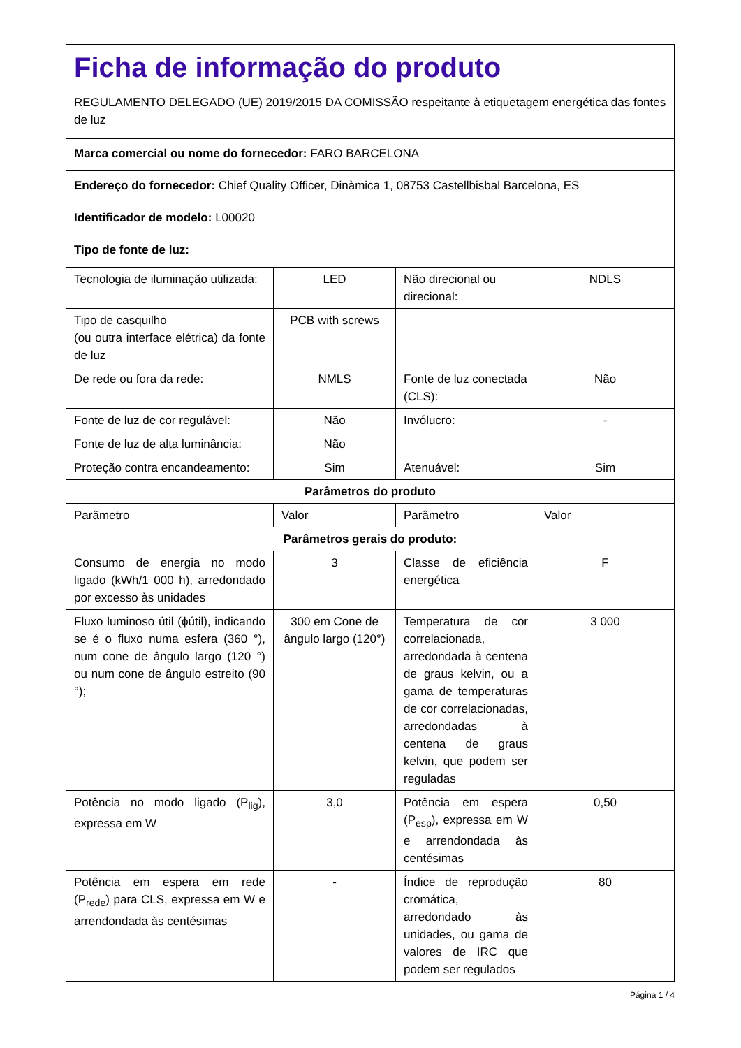| Ficha de informação do produto REGULAMENTO DELEGADO (UE) 2019/2015 DA COMISSÃO respeitante à etiquetagem energética das fontes de luz | | | |
| Marca comercial ou nome do fornecedor: FARO BARCELONA | | | |
| Endereço do fornecedor: Chief Quality Officer, Dinàmica 1, 08753 Castellbisbal Barcelona, ES | | | |
| Identificador de modelo: L00020 | | | |
| Tipo de fonte de luz: | | | |
| Tecnologia de iluminação utilizada: | LED | Não direcional ou direcional: | NDLS |
| Tipo de casquilho (ou outra interface elétrica) da fonte de luz | PCB with screws | | |
| De rede ou fora da rede: | NMLS | Fonte de luz conectada (CLS): | Não |
| Fonte de luz de cor regulável: | Não | Invólucro: | - |
| Fonte de luz de alta luminância: | Não | | |
| Proteção contra encandeamento: | Sim | Atenuável: | Sim |
| Parâmetros do produto | | | |
| Parâmetro | Valor | Parâmetro | Valor |
| Parâmetros gerais do produto: | | | |
| Consumo de energia no modo ligado (kWh/1 000 h), arredondado por excesso às unidades | 3 | Classe de eficiência energética | F |
| Fluxo luminoso útil (ϕútil), indicando se é o fluxo numa esfera (360 °), num cone de ângulo largo (120 °) ou num cone de ângulo estreito (90 °); | 300 em Cone de ângulo largo (120°) | Temperatura de cor correlacionada, arredondada à centena de graus kelvin, ou a gama de temperaturas de cor correlacionadas, arredondadas à centena de graus kelvin, que podem ser reguladas | 3 000 |
| Potência no modo ligado (P<sub>lig</sub>), expressa em W | 3,0 | Potência em espera (P<sub>esp</sub>), expressa em W e arrendondada às centésimas | 0,50 |
| Potência em espera em rede (P<sub>rede</sub>) para CLS, expressa em W e arrendondada às centésimas | - | Índice de reprodução cromática, arredondado às unidades, ou gama de valores de IRC que podem ser regulados | 80 |
Página 1 / 4